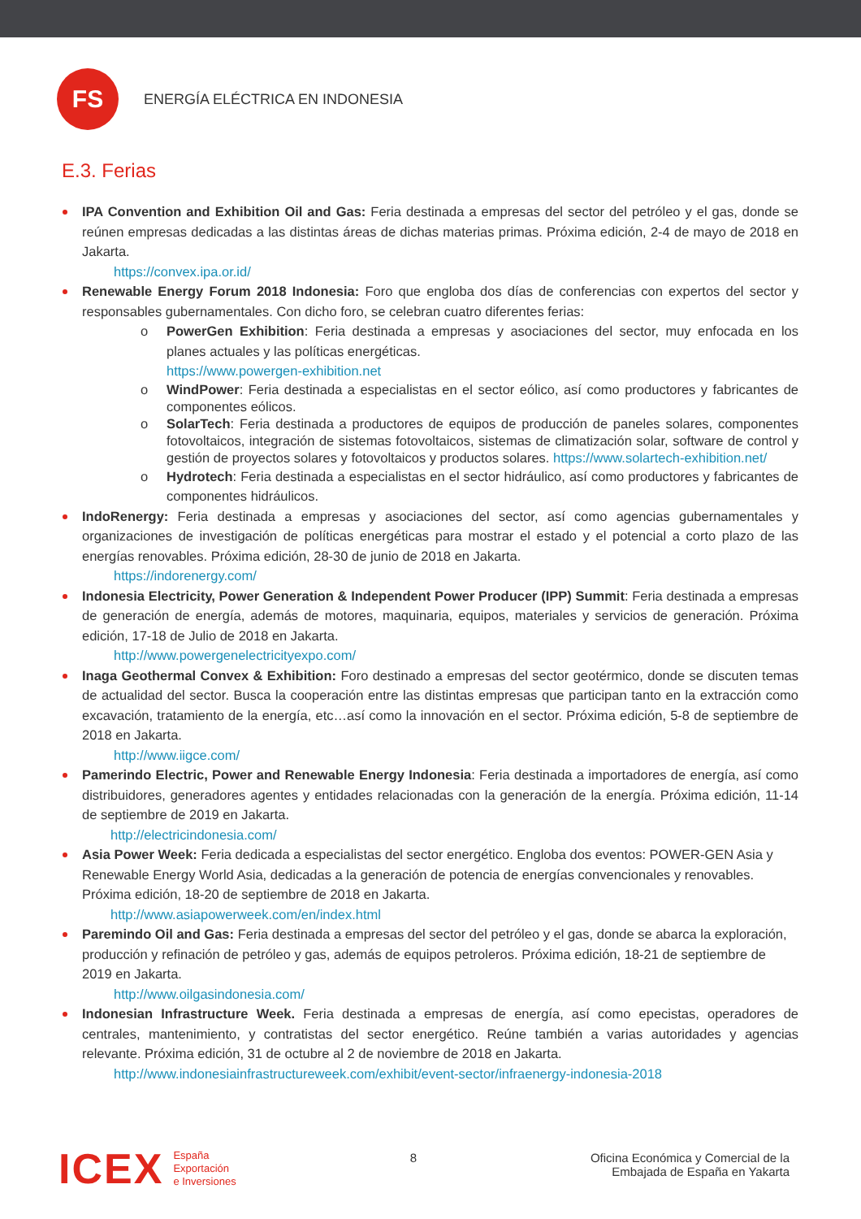FS
ENERGÍA ELÉCTRICA EN INDONESIA
E.3. Ferias
IPA Convention and Exhibition Oil and Gas: Feria destinada a empresas del sector del petróleo y el gas, donde se reúnen empresas dedicadas a las distintas áreas de dichas materias primas. Próxima edición, 2-4 de mayo de 2018 en Jakarta.
https://convex.ipa.or.id/
Renewable Energy Forum 2018 Indonesia: Foro que engloba dos días de conferencias con expertos del sector y responsables gubernamentales. Con dicho foro, se celebran cuatro diferentes ferias:
o PowerGen Exhibition: Feria destinada a empresas y asociaciones del sector, muy enfocada en los planes actuales y las políticas energéticas.
https://www.powergen-exhibition.net
o WindPower: Feria destinada a especialistas en el sector eólico, así como productores y fabricantes de componentes eólicos.
o SolarTech: Feria destinada a productores de equipos de producción de paneles solares, componentes fotovoltaicos, integración de sistemas fotovoltaicos, sistemas de climatización solar, software de control y gestión de proyectos solares y fotovoltaicos y productos solares. https://www.solartech-exhibition.net/
o Hydrotech: Feria destinada a especialistas en el sector hidráulico, así como productores y fabricantes de componentes hidráulicos.
IndoRenergy: Feria destinada a empresas y asociaciones del sector, así como agencias gubernamentales y organizaciones de investigación de políticas energéticas para mostrar el estado y el potencial a corto plazo de las energías renovables. Próxima edición, 28-30 de junio de 2018 en Jakarta.
https://indorenergy.com/
Indonesia Electricity, Power Generation & Independent Power Producer (IPP) Summit: Feria destinada a empresas de generación de energía, además de motores, maquinaria, equipos, materiales y servicios de generación. Próxima edición, 17-18 de Julio de 2018 en Jakarta.
http://www.powergenelectricityexpo.com/
Inaga Geothermal Convex & Exhibition: Foro destinado a empresas del sector geotérmico, donde se discuten temas de actualidad del sector. Busca la cooperación entre las distintas empresas que participan tanto en la extracción como excavación, tratamiento de la energía, etc…así como la innovación en el sector. Próxima edición, 5-8 de septiembre de 2018 en Jakarta.
http://www.iigce.com/
Pamerindo Electric, Power and Renewable Energy Indonesia: Feria destinada a importadores de energía, así como distribuidores, generadores agentes y entidades relacionadas con la generación de la energía. Próxima edición, 11-14 de septiembre de 2019 en Jakarta.
http://electricindonesia.com/
Asia Power Week: Feria dedicada a especialistas del sector energético. Engloba dos eventos: POWER-GEN Asia y Renewable Energy World Asia, dedicadas a la generación de potencia de energías convencionales y renovables. Próxima edición, 18-20 de septiembre de 2018 en Jakarta.
http://www.asiapowerweek.com/en/index.html
Paremindo Oil and Gas: Feria destinada a empresas del sector del petróleo y el gas, donde se abarca la exploración, producción y refinación de petróleo y gas, además de equipos petroleros. Próxima edición, 18-21 de septiembre de 2019 en Jakarta.
http://www.oilgasindonesia.com/
Indonesian Infrastructure Week. Feria destinada a empresas de energía, así como epecistas, operadores de centrales, mantenimiento, y contratistas del sector energético. Reúne también a varias autoridades y agencias relevante. Próxima edición, 31 de octubre al 2 de noviembre de 2018 en Jakarta.
http://www.indonesiainfrastructureweek.com/exhibit/event-sector/infraenergy-indonesia-2018
ICEX
España
Exportación
e Inversiones
8 Oficina Económica y Comercial de la
Embajada de España en Yakarta